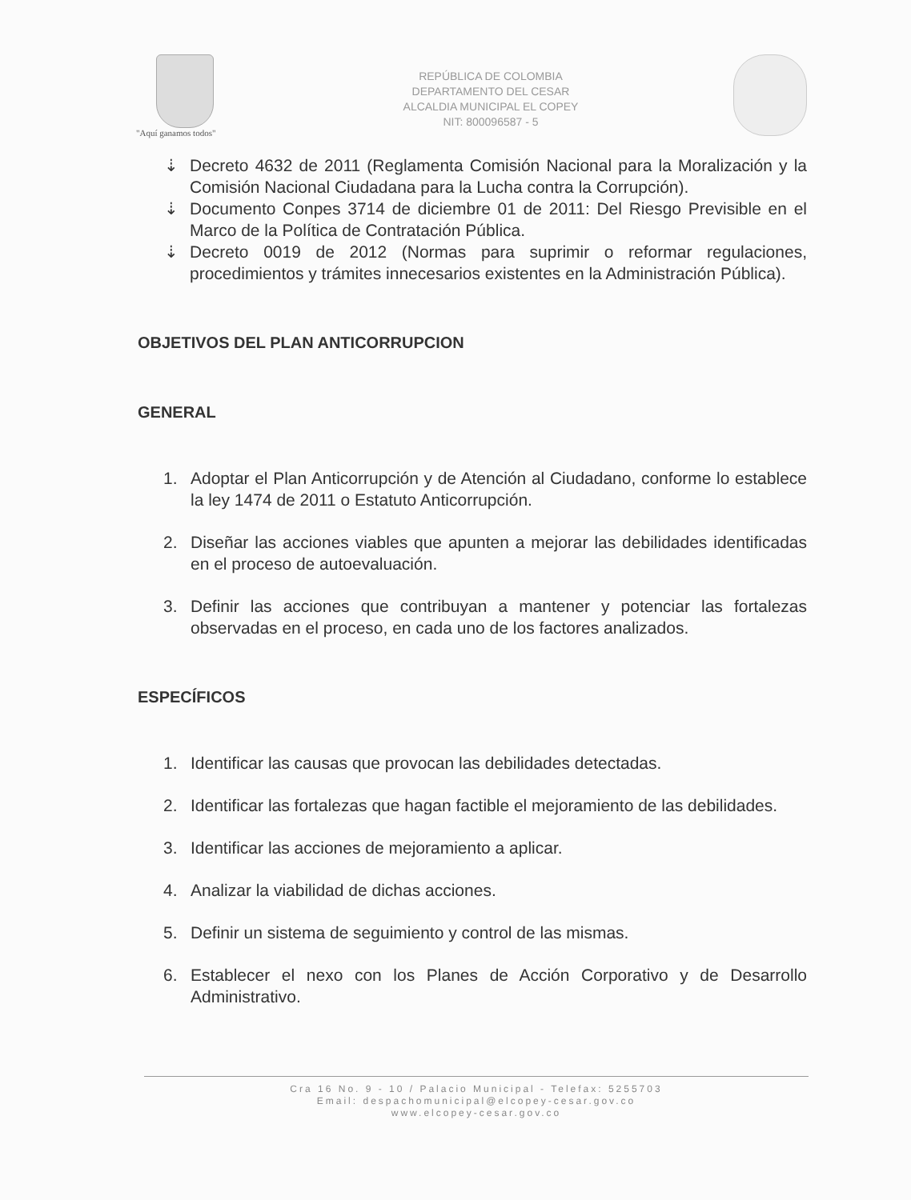"Aquí ganamos todos"
REPÚBLICA DE COLOMBIA
DEPARTAMENTO DEL CESAR
ALCALDIA MUNICIPAL EL COPEY
NIT: 800096587 - 5
⇣ Decreto 4632 de 2011 (Reglamenta Comisión Nacional para la Moralización y la Comisión Nacional Ciudadana para la Lucha contra la Corrupción).
⇣ Documento Conpes 3714 de diciembre 01 de 2011: Del Riesgo Previsible en el Marco de la Política de Contratación Pública.
⇣ Decreto 0019 de 2012 (Normas para suprimir o reformar regulaciones, procedimientos y trámites innecesarios existentes en la Administración Pública).
OBJETIVOS DEL PLAN ANTICORRUPCION
GENERAL
1. Adoptar el Plan Anticorrupción y de Atención al Ciudadano, conforme lo establece la ley 1474 de 2011 o Estatuto Anticorrupción.
2. Diseñar las acciones viables que apunten a mejorar las debilidades identificadas en el proceso de autoevaluación.
3. Definir las acciones que contribuyan a mantener y potenciar las fortalezas observadas en el proceso, en cada uno de los factores analizados.
ESPECÍFICOS
1. Identificar las causas que provocan las debilidades detectadas.
2. Identificar las fortalezas que hagan factible el mejoramiento de las debilidades.
3. Identificar las acciones de mejoramiento a aplicar.
4. Analizar la viabilidad de dichas acciones.
5. Definir un sistema de seguimiento y control de las mismas.
6. Establecer el nexo con los Planes de Acción Corporativo y de Desarrollo Administrativo.
Cra 16 No. 9 - 10 / Palacio Municipal - Telefax: 5255703
Email: despachomunicipal@elcopey-cesar.gov.co
www.elcopey-cesar.gov.co